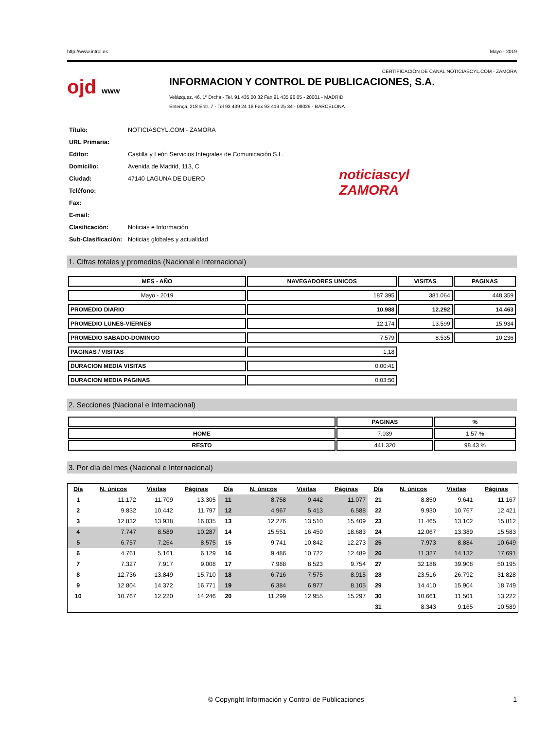http://www.introl.es Mayo - 2019
CERTIFICACIÓN DE CANAL NOTICIASCYL.COM - ZAMORA
ojd www
INFORMACION Y CONTROL DE PUBLICACIONES, S.A.
Velázquez, 46, 1º Drcha - Tel. 91 435 00 32 Fax 91 435 96 05 - 28001 - MADRID
Entença, 218 Entr. 7 - Tel 93 439 24 18 Fax 93 419 25 34 - 08029 - BARCELONA
| Título: | NOTICIASCYL.COM - ZAMORA |
| URL Primaria: | |
| Editor: | Castilla y León Servicios Integrales de Comunicación S.L. |
| Domicilio: | Avenida de Madrid, 113, C |
| Ciudad: | 47140 LAGUNA DE DUERO |
| Teléfono: | |
| Fax: | |
| E-mail: | |
| Clasificación: | Noticias e Información |
| Sub-Clasificación: | Noticias globales y actualidad |
noticiascyl
ZAMORA
1. Cifras totales y promedios (Nacional e Internacional)
| MES - AÑO | NAVEGADORES UNICOS | VISITAS | PAGINAS |
| --- | --- | --- | --- |
| Mayo - 2019 | 187.395 | 381.064 | 448.359 |
| PROMEDIO DIARIO | 10.988 | 12.292 | 14.463 |
| PROMEDIO LUNES-VIERNES | 12.174 | 13.599 | 15.934 |
| PROMEDIO SABADO-DOMINGO | 7.579 | 8.535 | 10.236 |
| PAGINAS / VISITAS | 1,18 | | |
| DURACION MEDIA VISITAS | 0:00:41 | | |
| DURACION MEDIA PAGINAS | 0:03:50 | | |
2. Secciones (Nacional e Internacional)
| | PAGINAS | % |
| --- | --- | --- |
| HOME | 7.039 | 1.57 % |
| RESTO | 441.320 | 98.43 % |
3. Por día del mes (Nacional e Internacional)
| Día | N. únicos | Visitas | Páginas | Día | N. únicos | Visitas | Páginas | Día | N. únicos | Visitas | Páginas |
| --- | --- | --- | --- | --- | --- | --- | --- | --- | --- | --- | --- |
| 1 | 11.172 | 11.709 | 13.305 | 11 | 8.758 | 9.442 | 11.077 | 21 | 8.850 | 9.641 | 11.167 |
| 2 | 9.832 | 10.442 | 11.797 | 12 | 4.967 | 5.413 | 6.588 | 22 | 9.930 | 10.767 | 12.421 |
| 3 | 12.832 | 13.938 | 16.035 | 13 | 12.276 | 13.510 | 15.409 | 23 | 11.465 | 13.102 | 15.812 |
| 4 | 7.747 | 8.589 | 10.287 | 14 | 15.551 | 16.459 | 18.683 | 24 | 12.067 | 13.389 | 15.583 |
| 5 | 6.757 | 7.264 | 8.575 | 15 | 9.741 | 10.842 | 12.273 | 25 | 7.973 | 8.884 | 10.649 |
| 6 | 4.761 | 5.161 | 6.129 | 16 | 9.486 | 10.722 | 12.489 | 26 | 11.327 | 14.132 | 17.691 |
| 7 | 7.327 | 7.917 | 9.008 | 17 | 7.988 | 8.523 | 9.754 | 27 | 32.186 | 39.908 | 50.195 |
| 8 | 12.736 | 13.849 | 15.710 | 18 | 6.716 | 7.575 | 8.915 | 28 | 23.516 | 26.792 | 31.828 |
| 9 | 12.804 | 14.372 | 16.771 | 19 | 6.384 | 6.977 | 8.105 | 29 | 14.410 | 15.904 | 18.749 |
| 10 | 10.767 | 12.220 | 14.246 | 20 | 11.299 | 12.955 | 15.297 | 30 | 10.661 | 11.501 | 13.222 |
| | | | | | | | | 31 | 8.343 | 9.165 | 10.589 |
© Copyright Información y Control de Publicaciones 1